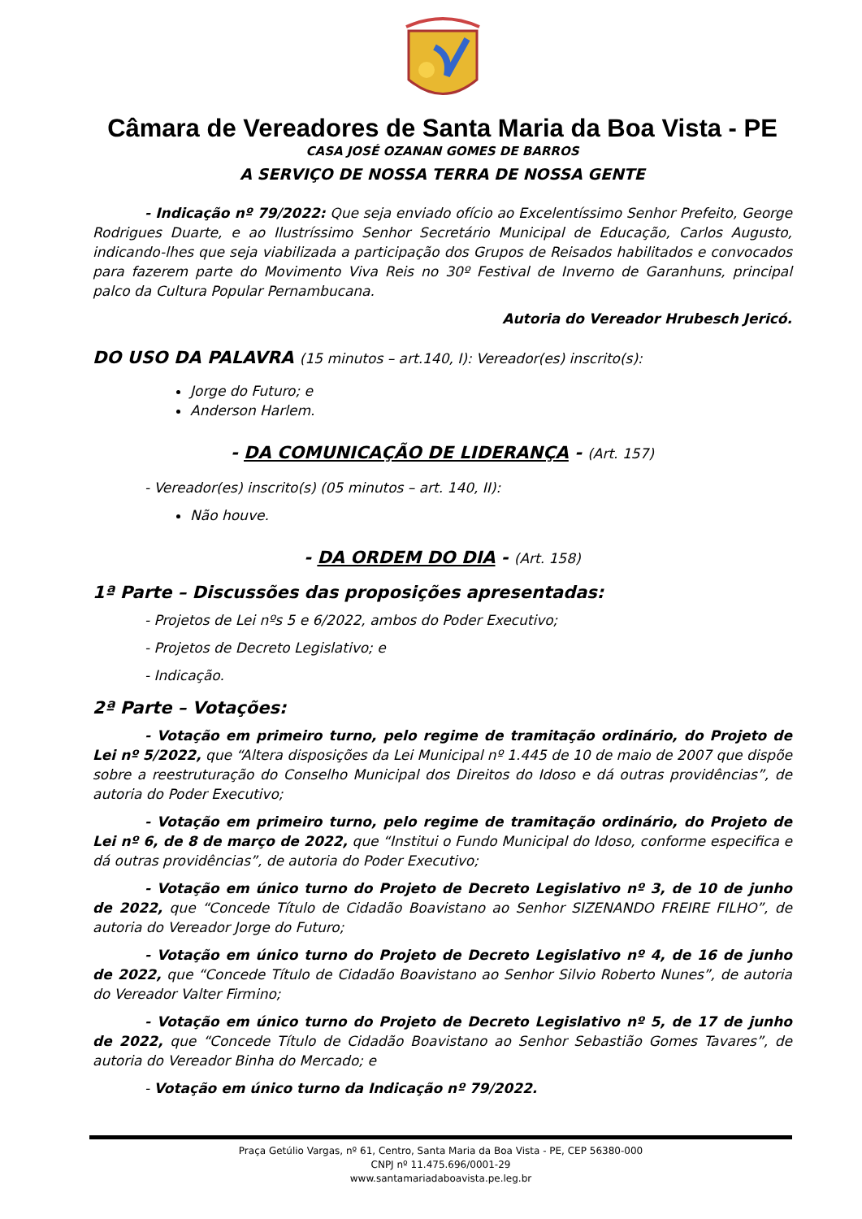Câmara de Vereadores de Santa Maria da Boa Vista - PE
CASA JOSÉ OZANAN GOMES DE BARROS
A SERVIÇO DE NOSSA TERRA DE NOSSA GENTE
- Indicação nº 79/2022: Que seja enviado ofício ao Excelentíssimo Senhor Prefeito, George Rodrigues Duarte, e ao Ilustríssimo Senhor Secretário Municipal de Educação, Carlos Augusto, indicando-lhes que seja viabilizada a participação dos Grupos de Reisados habilitados e convocados para fazerem parte do Movimento Viva Reis no 30º Festival de Inverno de Garanhuns, principal palco da Cultura Popular Pernambucana.
Autoria do Vereador Hrubesch Jericó.
DO USO DA PALAVRA (15 minutos – art.140, I): Vereador(es) inscrito(s):
Jorge do Futuro; e
Anderson Harlem.
- DA COMUNICAÇÃO DE LIDERANÇA - (Art. 157)
- Vereador(es) inscrito(s) (05 minutos – art. 140, II):
Não houve.
- DA ORDEM DO DIA - (Art. 158)
1ª Parte – Discussões das proposições apresentadas:
- Projetos de Lei nºs 5 e 6/2022, ambos do Poder Executivo;
- Projetos de Decreto Legislativo; e
- Indicação.
2ª Parte – Votações:
- Votação em primeiro turno, pelo regime de tramitação ordinário, do Projeto de Lei nº 5/2022, que “Altera disposições da Lei Municipal nº 1.445 de 10 de maio de 2007 que dispõe sobre a reestruturação do Conselho Municipal dos Direitos do Idoso e dá outras providências”, de autoria do Poder Executivo;
- Votação em primeiro turno, pelo regime de tramitação ordinário, do Projeto de Lei nº 6, de 8 de março de 2022, que “Institui o Fundo Municipal do Idoso, conforme especifica e dá outras providências”, de autoria do Poder Executivo;
- Votação em único turno do Projeto de Decreto Legislativo nº 3, de 10 de junho de 2022, que “Concede Título de Cidadão Boavistano ao Senhor SIZENANDO FREIRE FILHO”, de autoria do Vereador Jorge do Futuro;
- Votação em único turno do Projeto de Decreto Legislativo nº 4, de 16 de junho de 2022, que “Concede Título de Cidadão Boavistano ao Senhor Silvio Roberto Nunes”, de autoria do Vereador Valter Firmino;
- Votação em único turno do Projeto de Decreto Legislativo nº 5, de 17 de junho de 2022, que “Concede Título de Cidadão Boavistano ao Senhor Sebastião Gomes Tavares”, de autoria do Vereador Binha do Mercado; e
- Votação em único turno da Indicação nº 79/2022.
Praça Getúlio Vargas, nº 61, Centro, Santa Maria da Boa Vista - PE, CEP 56380-000
CNPJ nº 11.475.696/0001-29
www.santamariadaboavista.pe.leg.br